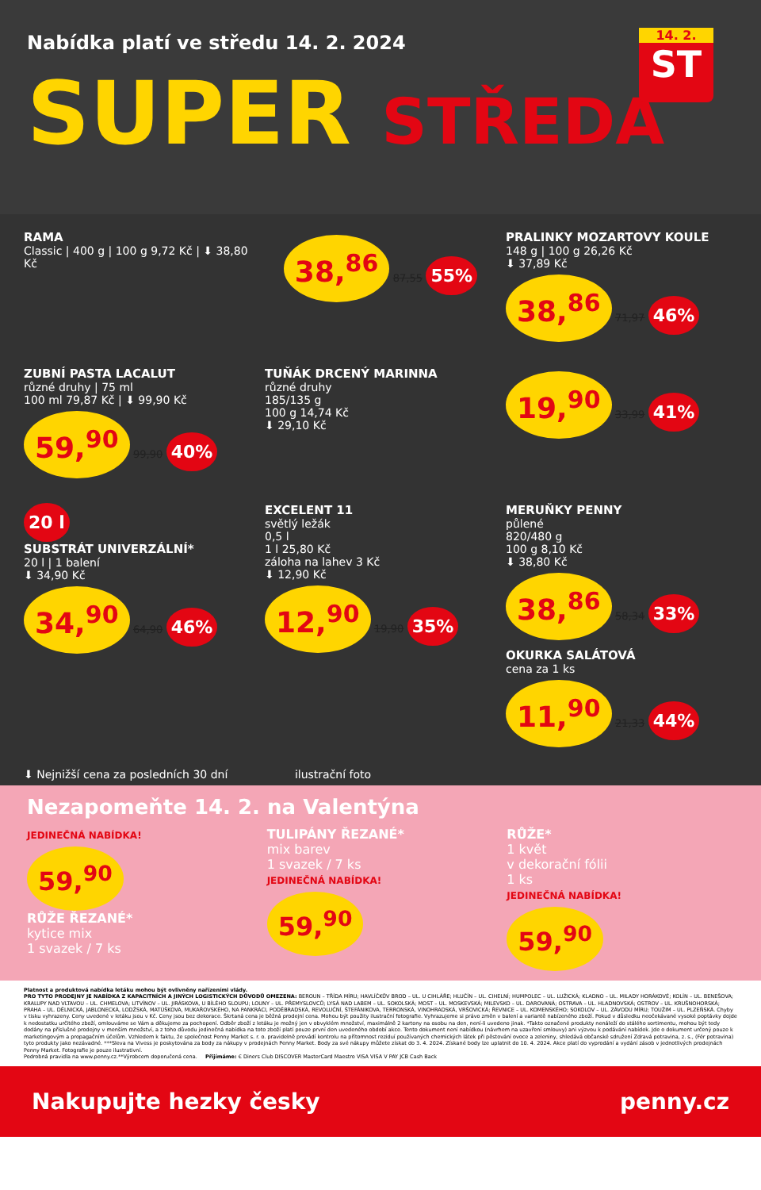Nabídka platí ve středu 14. 2. 2024
14. 2.
ST
SUPER STŘEDA
RAMA
Classic | 400 g | 100 g 9,72 Kč | ⬇ 38,80 Kč
38,<sup>86</sup> 87,55 55%
PRALINKY MOZARTOVY KOULE
148 g | 100 g 26,26 Kč
⬇ 37,89 Kč
38,<sup>86</sup> 71,97 46%
ZUBNÍ PASTA LACALUT
různé druhy | 75 ml
100 ml 79,87 Kč | ⬇ 99,90 Kč
59,<sup>90</sup> 99,90 40%
TUŇÁK DRCENÝ MARINNA
různé druhy
185/135 g
100 g 14,74 Kč
⬇ 29,10 Kč
19,<sup>90</sup> 33,99 41%
20 l
SUBSTRÁT UNIVERZÁLNÍ*
20 l | 1 balení
⬇ 34,90 Kč
34,<sup>90</sup> 64,90 46%
EXCELENT 11
světlý ležák
0,5 l
1 l 25,80 Kč
záloha na lahev 3 Kč
⬇ 12,90 Kč
12,<sup>90</sup> 19,90 35%
MERUŇKY PENNY
půlené
820/480 g
100 g 8,10 Kč
⬇ 38,80 Kč
38,<sup>86</sup> 58,34 33%
OKURKA SALÁTOVÁ
cena za 1 ks
11,<sup>90</sup> 21,33 44%
⬇ Nejnižší cena za posledních 30 dní ilustrační foto
Nezapomeňte 14. 2. na Valentýna
JEDINEČNÁ NABÍDKA!
59,<sup>90</sup>
RŮŽE ŘEZANÉ*
kytice mix
1 svazek / 7 ks
TULIPÁNY ŘEZANÉ*
mix barev
1 svazek / 7 ks
JEDINEČNÁ NABÍDKA!
59,<sup>90</sup>
RŮŽE*
1 květ
v dekorační fólii
1 ks
JEDINEČNÁ NABÍDKA!
59,<sup>90</sup>
Platnost a produktová nabídka letáku mohou být ovlivněny nařízeními vlády.
PRO TYTO PRODEJNY JE NABÍDKA Z KAPACITNÍCH A JINÝCH LOGISTICKÝCH DŮVODŮ OMEZENA: BEROUN – TŘÍDA MÍRU; HAVLÍČKŮV BROD – UL. U CIHLÁŘE; HLUČÍN – UL. CIHELNÍ; HUMPOLEC – UL. LUŽICKÁ; KLADNO – UL. MILADY HORÁKOVÉ; KOLÍN – UL. BENEŠOVA; KRALUPY NAD VLTAVOU – UL. CHMELOVA; LITVÍNOV – UL. JIRÁSKOVA, U BÍLÉHO SLOUPU; LOUNY – UL. PŘEMYSLOVCŮ; LYSÁ NAD LABEM – UL. SOKOLSKÁ; MOST – UL. MOSKEVSKÁ; MILEVSKO – UL. DAROVANÁ; OSTRAVA – UL. HLADNOVSKÁ; OSTROV – UL. KRUŠNOHORSKÁ; PRAHA – UL. DĚLNICKÁ, JABLONECKÁ, LODŽSKÁ, MATÚŠKOVA, MUKAŘOVSKÉHO, NA PANKRÁCI, PODĚBRADSKÁ, REVOLUČNÍ, ŠTEFÁNIKOVA, TERRONSKÁ, VINOHRADSKÁ, VRŠOVICKÁ; ŘEVNICE – UL. KOMENSKÉHO; SOKOLOV – UL. ZÁVODU MÍRU; TOUŽIM – UL. PLZEŇSKÁ. Chyby v tisku vyhrazeny. Ceny uvedené v letáku jsou v Kč. Ceny jsou bez dekorace. Škrtaná cena je běžná prodejní cena. Mohou být použity ilustrační fotografie. Vyhrazujeme si právo změn v balení a variantě nabízeného zboží. Pokud v důsledku neočekávané vysoké poptávky dojde k nedostatku určitého zboží, omlouváme se Vám a děkujeme za pochopení. Odběr zboží z letáku je možný jen v obvyklém množství, maximálně 2 kartony na osobu na den, není-li uvedeno jinak. *Takto označené produkty nenáleží do stálého sortimentu, mohou být tedy dodány na příslušné prodejny v menším množství, a z toho důvodu jedinečná nabídka na toto zboží platí pouze první den uvedeného období akce. Tento dokument není nabídkou (návrhem na uzavření smlouvy) ani výzvou k podávání nabídek. Jde o dokument určený pouze k marketingovým a propagačním účelům. Vzhledem k faktu, že společnost Penny Market s. r. o. pravidelně provádí kontrolu na přítomnost reziduí používaných chemických látek při pěstování ovoce a zeleniny, shledává občanské sdružení Zdravá potravina, z. s., (Fér potravina) tyto produkty jako nezávadné. ***Sleva na Vivess je poskytována za body za nákupy v prodejnách Penny Market. Body za své nákupy můžete získat do 3. 4. 2024. Získané body lze uplatnit do 10. 4. 2024. Akce platí do vyprodání a vydání zásob v jednotlivých prodejnách Penny Market. Fotografie je pouze ilustrativní.
Podrobná pravidla na www.penny.cz.**Výrobcem doporučená cena. Přijímáme: € Diners Club DISCOVER MasterCard Maestro VISA VISA V PAY JCB Cash Back
Nakupujte hezky česky penny.cz